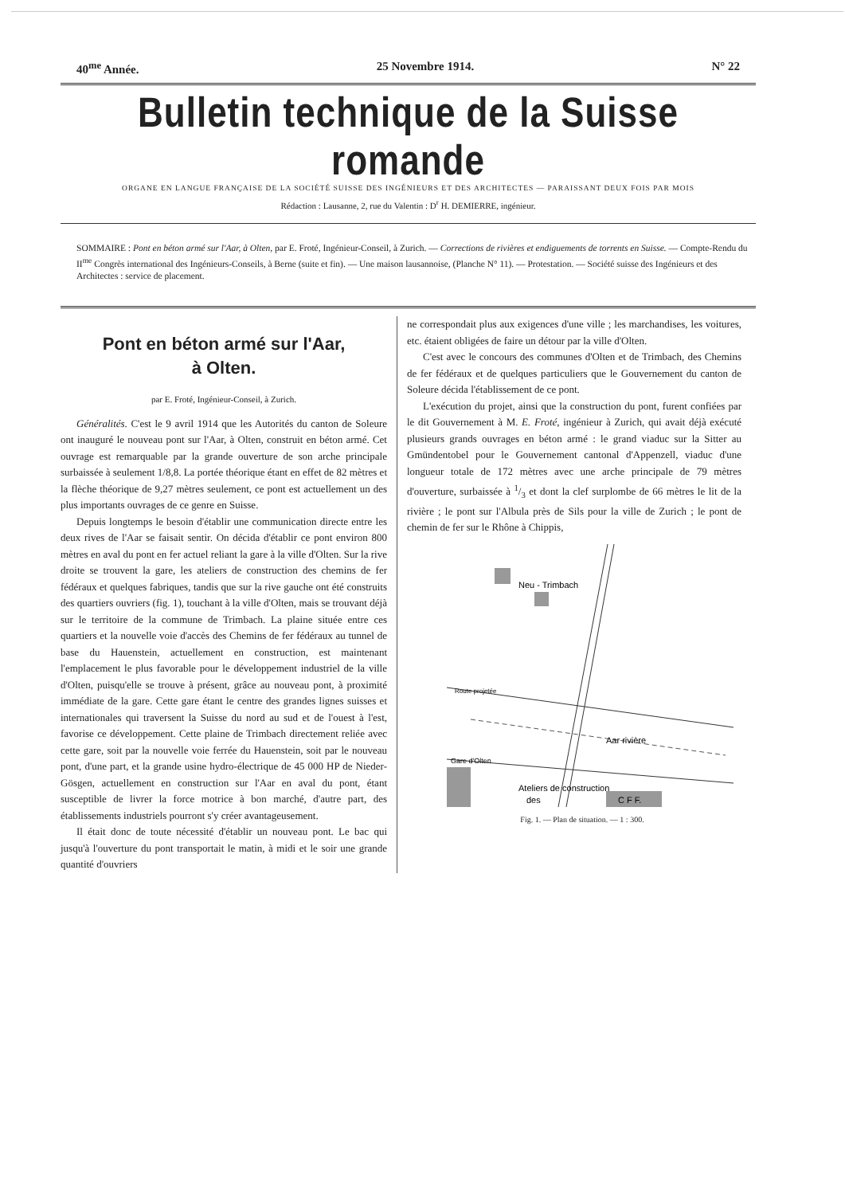40<sup>me</sup> Année. 25 Novembre 1914. N° 22
Bulletin technique de la Suisse romande
ORGANE EN LANGUE FRANÇAISE DE LA SOCIÉTÉ SUISSE DES INGÉNIEURS ET DES ARCHITECTES — PARAISSANT DEUX FOIS PAR MOIS
Rédaction : Lausanne, 2, rue du Valentin : D<sup>r</sup> H. DEMIERRE, ingénieur.
SOMMAIRE : Pont en béton armé sur l'Aar, à Olten, par E. Froté, Ingénieur-Conseil, à Zurich. — Corrections de rivières et endiguements de torrents en Suisse. — Compte-Rendu du II<sup>me</sup> Congrès international des Ingénieurs-Conseils, à Berne (suite et fin). — Une maison lausannoise, (Planche N° 11). — Protestation. — Société suisse des Ingénieurs et des Architectes : service de placement.
Pont en béton armé sur l'Aar,
à Olten.
par E. Froté, Ingénieur-Conseil, à Zurich.
Généralités. C'est le 9 avril 1914 que les Autorités du canton de Soleure ont inauguré le nouveau pont sur l'Aar, à Olten, construit en béton armé. Cet ouvrage est remarquable par la grande ouverture de son arche principale surbaissée à seulement 1/8,8. La portée théorique étant en effet de 82 mètres et la flèche théorique de 9,27 mètres seulement, ce pont est actuellement un des plus importants ouvrages de ce genre en Suisse.
Depuis longtemps le besoin d'établir une communication directe entre les deux rives de l'Aar se faisait sentir. On décida d'établir ce pont environ 800 mètres en aval du pont en fer actuel reliant la gare à la ville d'Olten. Sur la rive droite se trouvent la gare, les ateliers de construction des chemins de fer fédéraux et quelques fabriques, tandis que sur la rive gauche ont été construits des quartiers ouvriers (fig. 1), touchant à la ville d'Olten, mais se trouvant déjà sur le territoire de la commune de Trimbach. La plaine située entre ces quartiers et la nouvelle voie d'accès des Chemins de fer fédéraux au tunnel de base du Hauenstein, actuellement en construction, est maintenant l'emplacement le plus favorable pour le développement industriel de la ville d'Olten, puisqu'elle se trouve à présent, grâce au nouveau pont, à proximité immédiate de la gare. Cette gare étant le centre des grandes lignes suisses et internationales qui traversent la Suisse du nord au sud et de l'ouest à l'est, favorise ce développement. Cette plaine de Trimbach directement reliée avec cette gare, soit par la nouvelle voie ferrée du Hauenstein, soit par le nouveau pont, d'une part, et la grande usine hydro-électrique de 45 000 HP de Nieder-Gösgen, actuellement en construction sur l'Aar en aval du pont, étant susceptible de livrer la force motrice à bon marché, d'autre part, des établissements industriels pourront s'y créer avantageusement.
Il était donc de toute nécessité d'établir un nouveau pont. Le bac qui jusqu'à l'ouverture du pont transportait le matin, à midi et le soir une grande quantité d'ouvriers
ne correspondait plus aux exigences d'une ville ; les marchandises, les voitures, etc. étaient obligées de faire un détour par la ville d'Olten.
C'est avec le concours des communes d'Olten et de Trimbach, des Chemins de fer fédéraux et de quelques particuliers que le Gouvernement du canton de Soleure décida l'établissement de ce pont.
L'exécution du projet, ainsi que la construction du pont, furent confiées par le dit Gouvernement à M. E. Froté, ingénieur à Zurich, qui avait déjà exécuté plusieurs grands ouvrages en béton armé : le grand viaduc sur la Sitter au Gmündentobel pour le Gouvernement cantonal d'Appenzell, viaduc d'une longueur totale de 172 mètres avec une arche principale de 79 mètres d'ouverture, surbaissée à 1/3 et dont la clef surplombe de 66 mètres le lit de la rivière ; le pont sur l'Albula près de Sils pour la ville de Zurich ; le pont de chemin de fer sur le Rhône à Chippis,
Neu - Trimbach
Route projetée
Aar rivière
Gare d'Olten
Ateliers de construction
des
C F F.
Fig. 1. — Plan de situation. — 1 : 300.